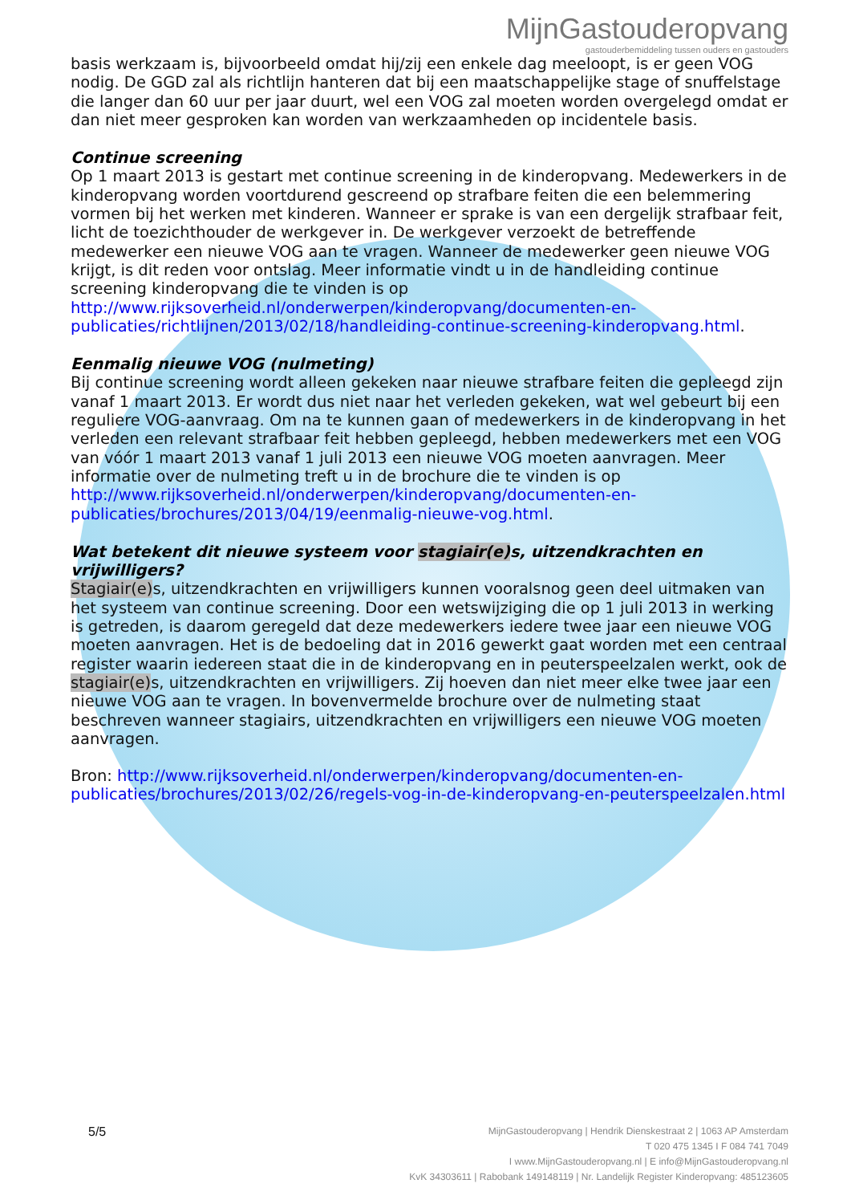MijnGastouderopvang
gastouderbemiddeling tussen ouders en gastouders
basis werkzaam is, bijvoorbeeld omdat hij/zij een enkele dag meeloopt, is er geen VOG nodig. De GGD zal als richtlijn hanteren dat bij een maatschappelijke stage of snuffelstage die langer dan 60 uur per jaar duurt, wel een VOG zal moeten worden overgelegd omdat er dan niet meer gesproken kan worden van werkzaamheden op incidentele basis.
Continue screening
Op 1 maart 2013 is gestart met continue screening in de kinderopvang. Medewerkers in de kinderopvang worden voortdurend gescreend op strafbare feiten die een belemmering vormen bij het werken met kinderen. Wanneer er sprake is van een dergelijk strafbaar feit, licht de toezichthouder de werkgever in. De werkgever verzoekt de betreffende medewerker een nieuwe VOG aan te vragen. Wanneer de medewerker geen nieuwe VOG krijgt, is dit reden voor ontslag. Meer informatie vindt u in de handleiding continue screening kinderopvang die te vinden is op http://www.rijksoverheid.nl/onderwerpen/kinderopvang/documenten-en-publicaties/richtlijnen/2013/02/18/handleiding-continue-screening-kinderopvang.html.
Eenmalig nieuwe VOG (nulmeting)
Bij continue screening wordt alleen gekeken naar nieuwe strafbare feiten die gepleegd zijn vanaf 1 maart 2013. Er wordt dus niet naar het verleden gekeken, wat wel gebeurt bij een reguliere VOG-aanvraag. Om na te kunnen gaan of medewerkers in de kinderopvang in het verleden een relevant strafbaar feit hebben gepleegd, hebben medewerkers met een VOG van vóór 1 maart 2013 vanaf 1 juli 2013 een nieuwe VOG moeten aanvragen. Meer informatie over de nulmeting treft u in de brochure die te vinden is op http://www.rijksoverheid.nl/onderwerpen/kinderopvang/documenten-en-publicaties/brochures/2013/04/19/eenmalig-nieuwe-vog.html.
Wat betekent dit nieuwe systeem voor stagiair(e) s, uitzendkrachten en vrijwilligers?
Stagiair(e) s, uitzendkrachten en vrijwilligers kunnen vooralsnog geen deel uitmaken van het systeem van continue screening. Door een wetswijziging die op 1 juli 2013 in werking is getreden, is daarom geregeld dat deze medewerkers iedere twee jaar een nieuwe VOG moeten aanvragen. Het is de bedoeling dat in 2016 gewerkt gaat worden met een centraal register waarin iedereen staat die in de kinderopvang en in peuterspeelzalen werkt, ook de stagiair(e) s, uitzendkrachten en vrijwilligers. Zij hoeven dan niet meer elke twee jaar een nieuwe VOG aan te vragen. In bovenvermelde brochure over de nulmeting staat beschreven wanneer stagiairs, uitzendkrachten en vrijwilligers een nieuwe VOG moeten aanvragen.
Bron: http://www.rijksoverheid.nl/onderwerpen/kinderopvang/documenten-en-publicaties/brochures/2013/02/26/regels-vog-in-de-kinderopvang-en-peuterspeelzalen.html
5/5
MijnGastouderopvang | Hendrik Dienskestraat 2 | 1063 AP Amsterdam
T 020 475 1345 I F 084 741 7049
I www.MijnGastouderopvang.nl | E info@MijnGastouderopvang.nl
KvK 34303611 | Rabobank 149148119 | Nr. Landelijk Register Kinderopvang: 485123605